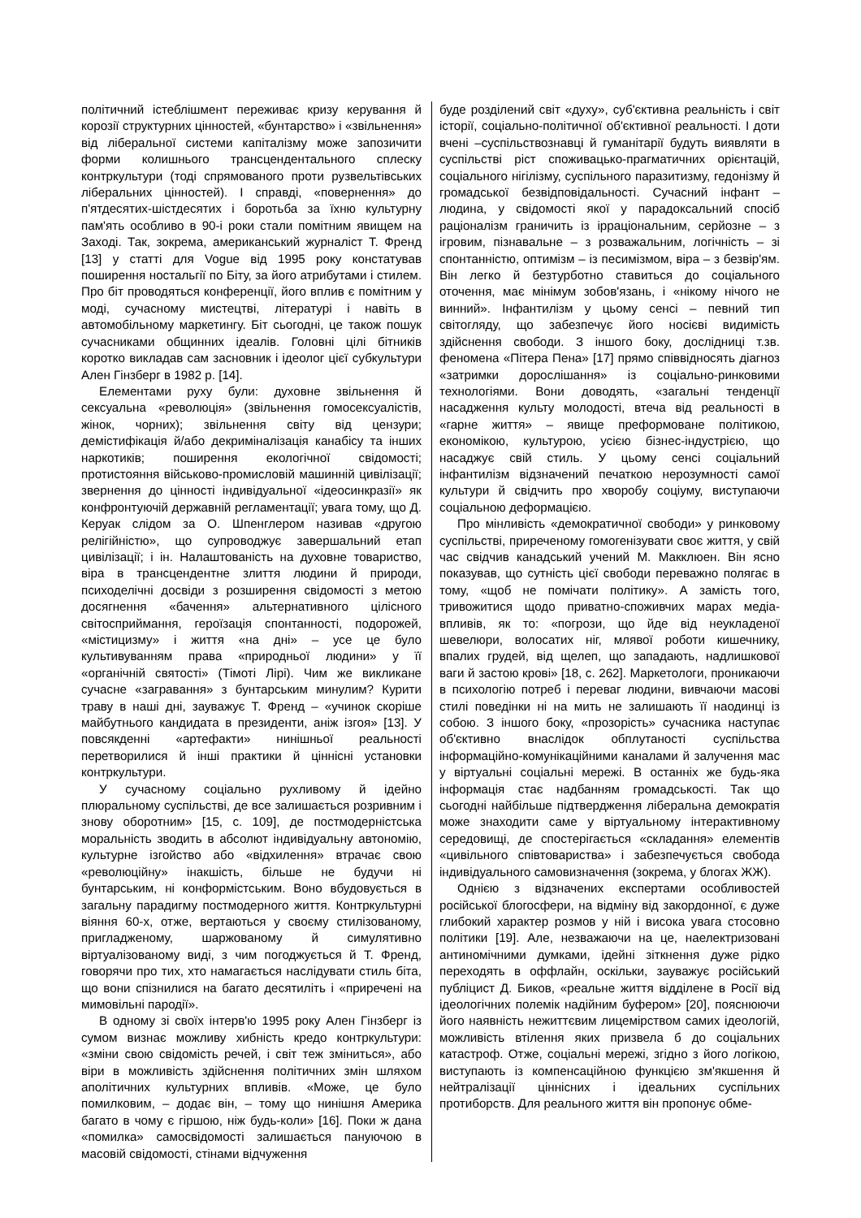політичний істеблішмент переживає кризу керування й корозії структурних цінностей, «бунтарство» і «звільнення» від ліберальної системи капіталізму може запозичити форми колишнього трансцендентального сплеску контркультури (тоді спрямованого проти рузвельтівських ліберальних цінностей). І справді, «повернення» до п'ятдесятих-шістдесятих і боротьба за їхню культурну пам'ять особливо в 90-і роки стали помітним явищем на Заході. Так, зокрема, американський журналіст Т. Френд [13] у статті для Vogue від 1995 року констатував поширення ностальгії по Біту, за його атрибутами і стилем. Про біт проводяться конференції, його вплив є помітним у моді, сучасному мистецтві, літературі і навіть в автомобільному маркетингу. Біт сьогодні, це також пошук сучасниками общинних ідеалів. Головні цілі бітників коротко викладав сам засновник і ідеолог цієї субкультури Ален Гінзберг в 1982 р. [14].
Елементами руху були: духовне звільнення й сексуальна «революція» (звільнення гомосексуалістів, жінок, чорних); звільнення світу від цензури; демістифікація й/або декриміналізація канабісу та інших наркотиків; поширення екологічної свідомості; протистояння військово-промисловій машинній цивілізації; звернення до цінності індивідуальної «ідеосинкразії» як конфронтуючій державній регламентації; увага тому, що Д. Керуак слідом за О. Шпенглером називав «другою релігійністю», що супроводжує завершальний етап цивілізації; і ін. Налаштованість на духовне товариство, віра в трансцендентне злиття людини й природи, психоделічні досвіди з розширення свідомості з метою досягнення «бачення» альтернативного цілісного світосприймання, героїзація спонтанності, подорожей, «містицизму» і життя «на дні» – усе це було культивуванням права «природньої людини» у її «органічній святості» (Тімоті Лірі). Чим же викликане сучасне «загравання» з бунтарським минулим? Курити траву в наші дні, зауважує Т. Френд – «учинок скоріше майбутнього кандидата в президенти, аніж ізгоя» [13]. У повсякденні «артефакти» нинішньої реальності перетворилися й інші практики й ціннісні установки контркультури.
У сучасному соціально рухливому й ідейно плюральному суспільстві, де все залишається розривним і знову оборотним» [15, с. 109], де постмодерністська моральність зводить в абсолют індивідуальну автономію, культурне ізгойство або «відхилення» втрачає свою «революційну» інакшість, більше не будучи ні бунтарським, ні конформістським. Воно вбудовується в загальну парадигму постмодерного життя. Контркультурні віяння 60-х, отже, вертаються у своєму стилізованому, пригладженому, шаржованому й симулятивно віртуалізованому виді, з чим погоджується й Т. Френд, говорячи про тих, хто намагається наслідувати стиль біта, що вони спізнилися на багато десятиліть і «приречені на мимовільні пародії».
В одному зі своїх інтерв'ю 1995 року Ален Гінзберг із сумом визнає можливу хибність кредо контркультури: «зміни свою свідомість речей, і світ теж зміниться», або віри в можливість здійснення політичних змін шляхом аполітичних культурних впливів. «Може, це було помилковим, – додає він, – тому що нинішня Америка багато в чому є гіршою, ніж будь-коли» [16]. Поки ж дана «помилка» самосвідомості залишається пануючою в масовій свідомості, стінами відчуження
буде розділений світ «духу», суб'єктивна реальність і світ історії, соціально-політичної об'єктивної реальності. І доти вчені –суспільствознавці й гуманітарії будуть виявляти в суспільстві ріст споживацько-прагматичних орієнтацій, соціального нігілізму, суспільного паразитизму, гедонізму й громадської безвідповідальності. Сучасний інфант – людина, у свідомості якої у парадоксальний спосіб раціоналізм граничить із ірраціональним, серйозне – з ігровим, пізнавальне – з розважальним, логічність – зі спонтанністю, оптимізм – із песимізмом, віра – з безвір'ям. Він легко й безтурботно ставиться до соціального оточення, має мінімум зобов'язань, і «нікому нічого не винний». Інфантилізм у цьому сенсі – певний тип світогляду, що забезпечує його носієві видимість здійснення свободи. З іншого боку, дослідниці т.зв. феномена «Пітера Пена» [17] прямо співвідносять діагноз «затримки дорослішання» із соціально-ринковими технологіями. Вони доводять, «загальні тенденції насадження культу молодості, втеча від реальності в «гарне життя» – явище преформоване політикою, економікою, культурою, усією бізнес-індустрією, що насаджує свій стиль. У цьому сенсі соціальний інфантилізм відзначений печаткою нерозумності самої культури й свідчить про хворобу соціуму, виступаючи соціальною деформацією.
Про мінливість «демократичної свободи» у ринковому суспільстві, приреченому гомогенізувати своє життя, у свій час свідчив канадський учений М. Макклюен. Він ясно показував, що сутність цієї свободи переважно полягає в тому, «щоб не помічати політику». А замість того, тривожитися щодо приватно-споживчих марах медіа-впливів, як то: «погрози, що йде від неукладеної шевелюри, волосатих ніг, млявої роботи кишечнику, впалих грудей, від щелеп, що западають, надлишкової ваги й застою крові» [18, с. 262]. Маркетологи, проникаючи в психологію потреб і переваг людини, вивчаючи масові стилі поведінки ні на мить не залишають її наодинці із собою. З іншого боку, «прозорість» сучасника наступає об'єктивно внаслідок обплутаності суспільства інформаційно-комунікаційними каналами й залучення мас у віртуальні соціальні мережі. В останніх же будь-яка інформація стає надбанням громадськості. Так що сьогодні найбільше підтвердження ліберальна демократія може знаходити саме у віртуальному інтерактивному середовищі, де спостерігається «складання» елементів «цивільного співтовариства» і забезпечується свобода індивідуального самовизначення (зокрема, у блогах ЖЖ).
Однією з відзначених експертами особливостей російської блогосфери, на відміну від закордонної, є дуже глибокий характер розмов у ній і висока увага стосовно політики [19]. Але, незважаючи на це, наелектризовані антиномічними думками, ідейні зіткнення дуже рідко переходять в оффлайн, оскільки, зауважує російський публіцист Д. Биков, «реальне життя відділене в Росії від ідеологічних полемік надійним буфером» [20], пояснюючи його наявність нежиттєвим лицемірством самих ідеологій, можливість втілення яких призвела б до соціальних катастроф. Отже, соціальні мережі, згідно з його логікою, виступають із компенсаційною функцією зм'якшення й нейтралізації ціннісних і ідеальних суспільних протиборств. Для реального життя він пропонує обме-